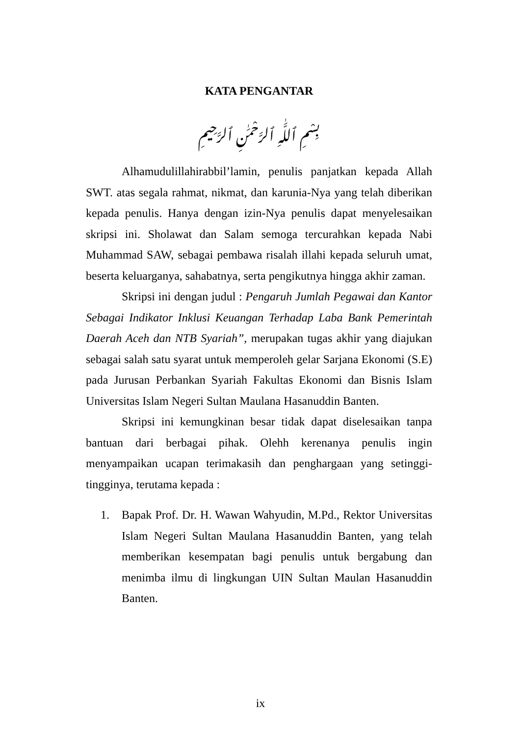KATA PENGANTAR
بِسْمِ ٱللَّٰهِ ٱلرَّحْمَٰنِ ٱلرَّحِيمِ
Alhamudulillahirabbil’lamin, penulis panjatkan kepada Allah SWT. atas segala rahmat, nikmat, dan karunia-Nya yang telah diberikan kepada penulis. Hanya dengan izin-Nya penulis dapat menyelesaikan skripsi ini. Sholawat dan Salam semoga tercurahkan kepada Nabi Muhammad SAW, sebagai pembawa risalah illahi kepada seluruh umat, beserta keluarganya, sahabatnya, serta pengikutnya hingga akhir zaman.
Skripsi ini dengan judul : Pengaruh Jumlah Pegawai dan Kantor Sebagai Indikator Inklusi Keuangan Terhadap Laba Bank Pemerintah Daerah Aceh dan NTB Syariah”, merupakan tugas akhir yang diajukan sebagai salah satu syarat untuk memperoleh gelar Sarjana Ekonomi (S.E) pada Jurusan Perbankan Syariah Fakultas Ekonomi dan Bisnis Islam Universitas Islam Negeri Sultan Maulana Hasanuddin Banten.
Skripsi ini kemungkinan besar tidak dapat diselesaikan tanpa bantuan dari berbagai pihak. Olehh kerenanya penulis ingin menyampaikan ucapan terimakasih dan penghargaan yang setinggi-tingginya, terutama kepada :
1. Bapak Prof. Dr. H. Wawan Wahyudin, M.Pd., Rektor Universitas Islam Negeri Sultan Maulana Hasanuddin Banten, yang telah memberikan kesempatan bagi penulis untuk bergabung dan menimba ilmu di lingkungan UIN Sultan Maulan Hasanuddin Banten.
ix